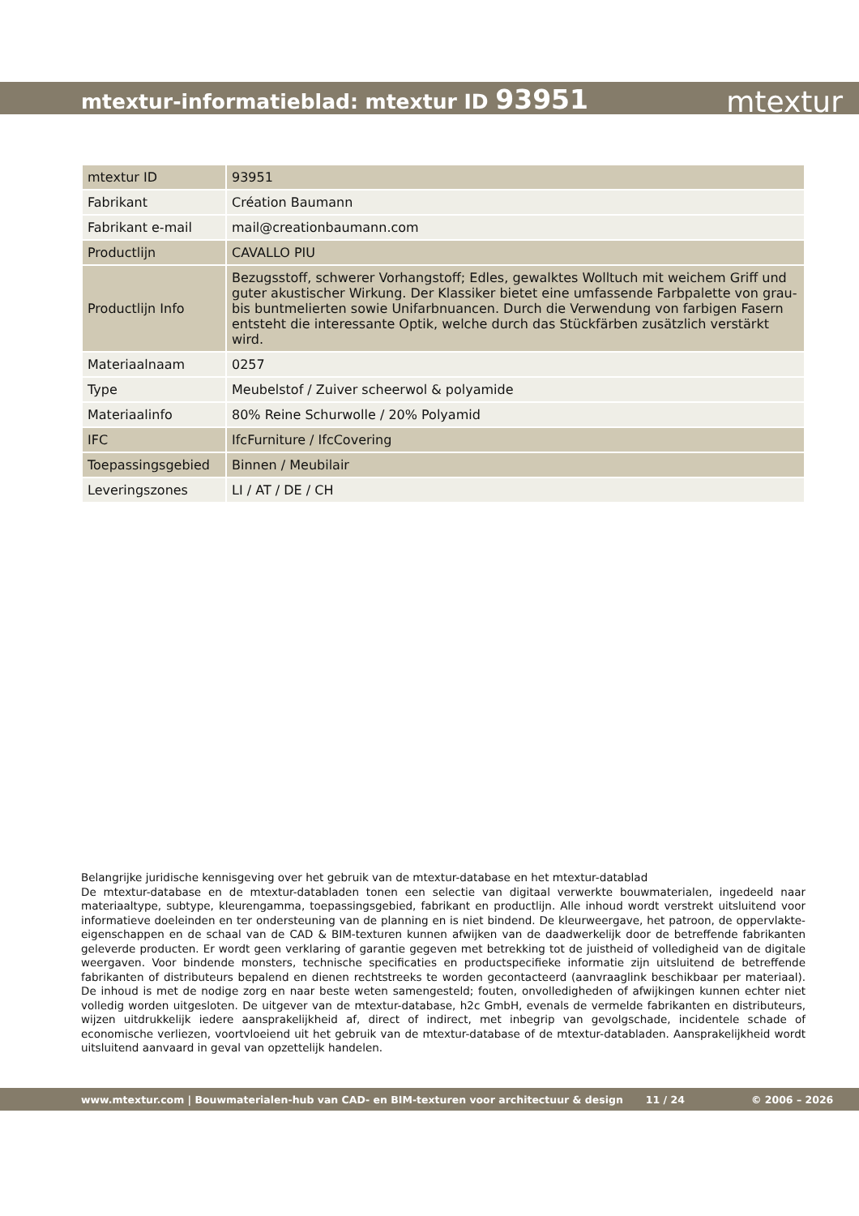mtextur-informatieblad: mtextur ID 93951
mtextur
| mtextur ID | 93951 |
| Fabrikant | Création Baumann |
| Fabrikant e-mail | mail@creationbaumann.com |
| Productlijn | CAVALLO PIU |
| Productlijn Info | Bezugsstoff, schwerer Vorhangstoff; Edles, gewalktes Wolltuch mit weichem Griff und guter akustischer Wirkung. Der Klassiker bietet eine umfassende Farbpalette von grau- bis buntmelierten sowie Unifarbnuancen. Durch die Verwendung von farbigen Fasern entsteht die interessante Optik, welche durch das Stückfärben zusätzlich verstärkt wird. |
| Materiaalnaam | 0257 |
| Type | Meubelstof / Zuiver scheerwol & polyamide |
| Materiaalinfo | 80% Reine Schurwolle / 20% Polyamid |
| IFC | IfcFurniture / IfcCovering |
| Toepassingsgebied | Binnen / Meubilair |
| Leveringszones | LI / AT / DE / CH |
Belangrijke juridische kennisgeving over het gebruik van de mtextur-database en het mtextur-datablad
De mtextur-database en de mtextur-databladen tonen een selectie van digitaal verwerkte bouwmaterialen, ingedeeld naar materiaaltype, subtype, kleurengamma, toepassingsgebied, fabrikant en productlijn. Alle inhoud wordt verstrekt uitsluitend voor informatieve doeleinden en ter ondersteuning van de planning en is niet bindend. De kleurweergave, het patroon, de oppervlakte-eigenschappen en de schaal van de CAD & BIM-texturen kunnen afwijken van de daadwerkelijk door de betreffende fabrikanten geleverde producten. Er wordt geen verklaring of garantie gegeven met betrekking tot de juistheid of volledigheid van de digitale weergaven. Voor bindende monsters, technische specificaties en productspecifieke informatie zijn uitsluitend de betreffende fabrikanten of distributeurs bepalend en dienen rechtstreeks te worden gecontacteerd (aanvraaglink beschikbaar per materiaal). De inhoud is met de nodige zorg en naar beste weten samengesteld; fouten, onvolledigheden of afwijkingen kunnen echter niet volledig worden uitgesloten. De uitgever van de mtextur-database, h2c GmbH, evenals de vermelde fabrikanten en distributeurs, wijzen uitdrukkelijk iedere aansprakelijkheid af, direct of indirect, met inbegrip van gevolgschade, incidentele schade of economische verliezen, voortvloeiend uit het gebruik van de mtextur-database of de mtextur-databladen. Aansprakelijkheid wordt uitsluitend aanvaard in geval van opzettelijk handelen.
www.mtextur.com | Bouwmaterialen-hub van CAD- en BIM-texturen voor architectuur & design 11 / 24 © 2006 – 2026